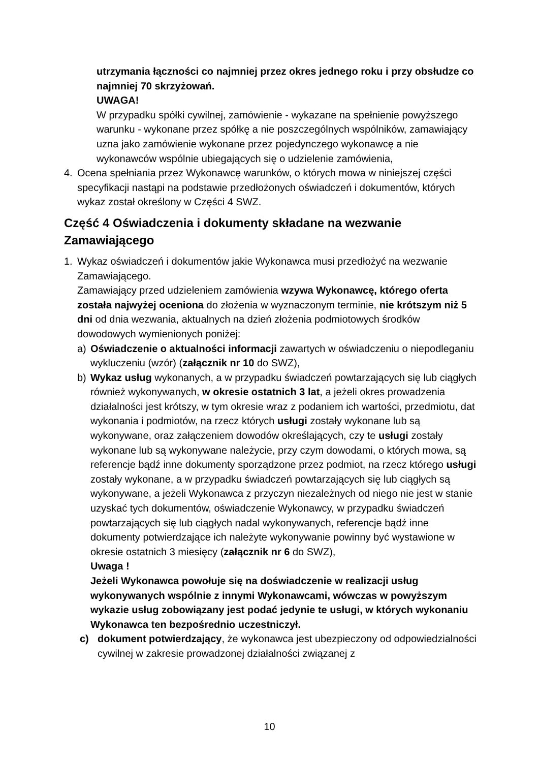utrzymania łączności co najmniej przez okres jednego roku i przy obsłudze co najmniej 70 skrzyżowań.
UWAGA!
W przypadku spółki cywilnej, zamówienie - wykazane na spełnienie powyższego warunku - wykonane przez spółkę a nie poszczególnych wspólników, zamawiający uzna jako zamówienie wykonane przez pojedynczego wykonawcę a nie wykonawców wspólnie ubiegających się o udzielenie zamówienia,
4. Ocena spełniania przez Wykonawcę warunków, o których mowa w niniejszej części specyfikacji nastąpi na podstawie przedłożonych oświadczeń i dokumentów, których wykaz został określony w Części 4 SWZ.
Część 4 Oświadczenia i dokumenty składane na wezwanie Zamawiającego
1. Wykaz oświadczeń i dokumentów jakie Wykonawca musi przedłożyć na wezwanie Zamawiającego.
Zamawiający przed udzieleniem zamówienia wzywa Wykonawcę, którego oferta została najwyżej oceniona do złożenia w wyznaczonym terminie, nie krótszym niż 5 dni od dnia wezwania, aktualnych na dzień złożenia podmiotowych środków dowodowych wymienionych poniżej:
a) Oświadczenie o aktualności informacji zawartych w oświadczeniu o niepodleganiu wykluczeniu (wzór) (załącznik nr 10 do SWZ),
b) Wykaz usług wykonanych, a w przypadku świadczeń powtarzających się lub ciągłych również wykonywanych, w okresie ostatnich 3 lat, a jeżeli okres prowadzenia działalności jest krótszy, w tym okresie wraz z podaniem ich wartości, przedmiotu, dat wykonania i podmiotów, na rzecz których usługi zostały wykonane lub są wykonywane, oraz załączeniem dowodów określających, czy te usługi zostały wykonane lub są wykonywane należycie, przy czym dowodami, o których mowa, są referencje bądź inne dokumenty sporządzone przez podmiot, na rzecz którego usługi zostały wykonane, a w przypadku świadczeń powtarzających się lub ciągłych są wykonywane, a jeżeli Wykonawca z przyczyn niezależnych od niego nie jest w stanie uzyskać tych dokumentów, oświadczenie Wykonawcy, w przypadku świadczeń powtarzających się lub ciągłych nadal wykonywanych, referencje bądź inne dokumenty potwierdzające ich należyte wykonywanie powinny być wystawione w okresie ostatnich 3 miesięcy (załącznik nr 6 do SWZ),
Uwaga !
Jeżeli Wykonawca powołuje się na doświadczenie w realizacji usług wykonywanych wspólnie z innymi Wykonawcami, wówczas w powyższym wykazie usług zobowiązany jest podać jedynie te usługi, w których wykonaniu Wykonawca ten bezpośrednio uczestniczył.
c) dokument potwierdzający, że wykonawca jest ubezpieczony od odpowiedzialności cywilnej w zakresie prowadzonej działalności związanej z
10